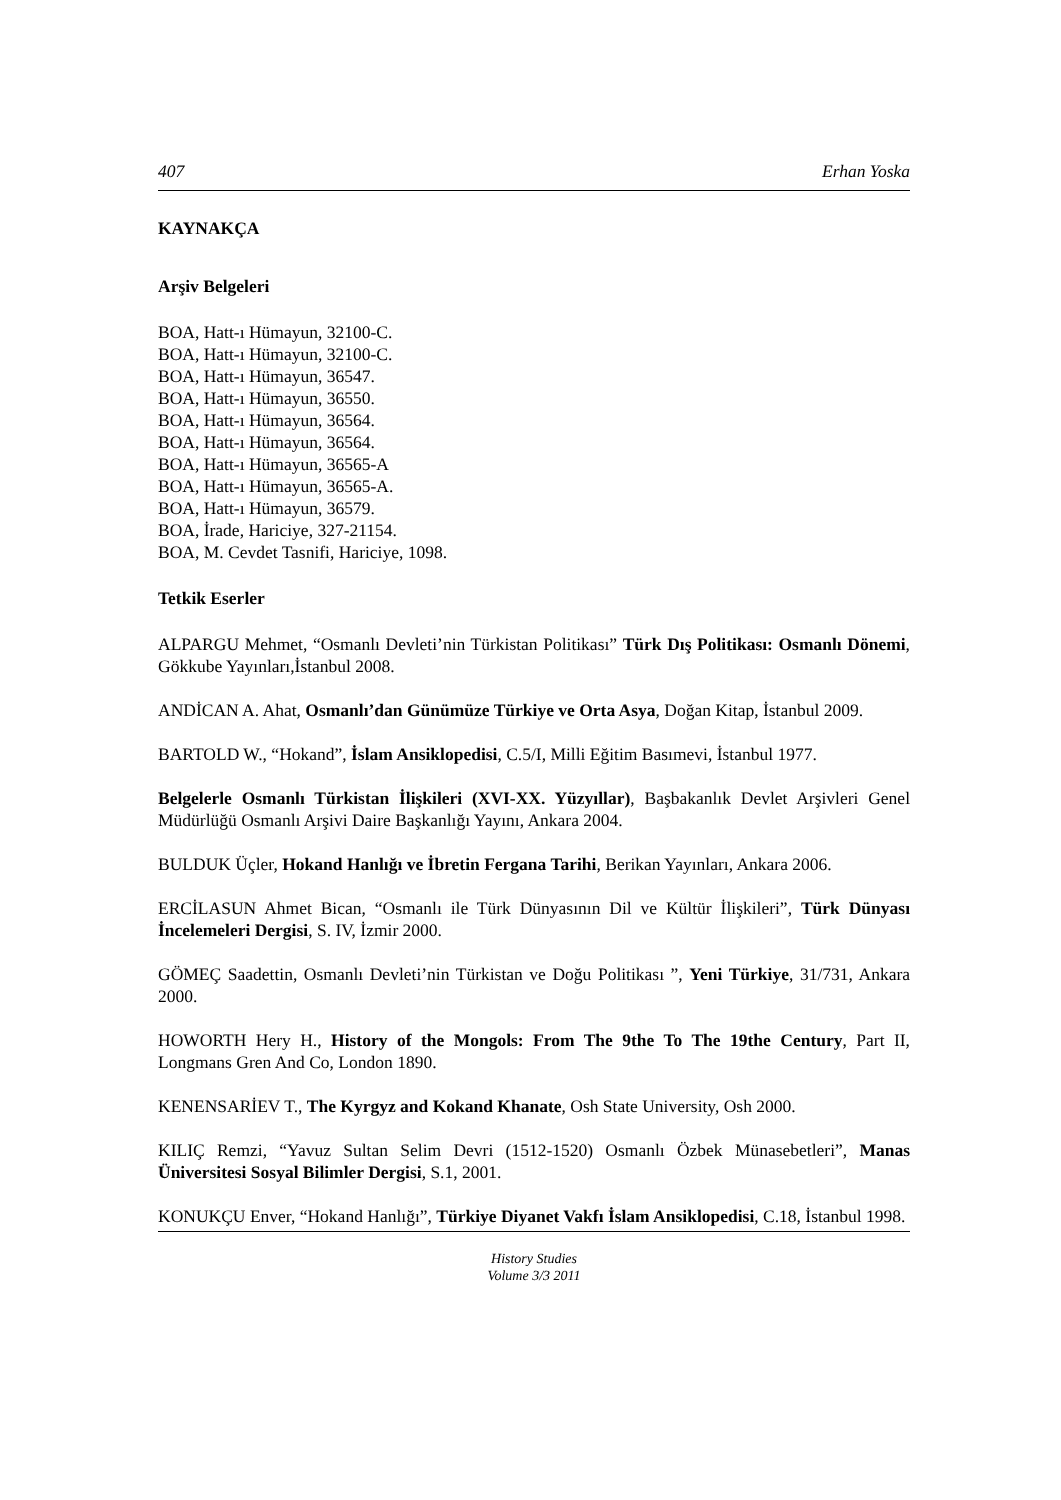407 Erhan Yoska
KAYNAKÇA
Arşiv Belgeleri
BOA, Hatt-ı Hümayun, 32100-C.
BOA, Hatt-ı Hümayun, 32100-C.
BOA, Hatt-ı Hümayun, 36547.
BOA, Hatt-ı Hümayun, 36550.
BOA, Hatt-ı Hümayun, 36564.
BOA, Hatt-ı Hümayun, 36564.
BOA, Hatt-ı Hümayun, 36565-A
BOA, Hatt-ı Hümayun, 36565-A.
BOA, Hatt-ı Hümayun, 36579.
BOA, İrade, Hariciye, 327-21154.
BOA, M. Cevdet Tasnifi, Hariciye, 1098.
Tetkik Eserler
ALPARGU Mehmet, “Osmanlı Devleti’nin Türkistan Politikası” Türk Dış Politikası: Osmanlı Dönemi, Gökkube Yayınları,İstanbul 2008.
ANDİCAN A. Ahat, Osmanlı’dan Günümüze Türkiye ve Orta Asya, Doğan Kitap, İstanbul 2009.
BARTOLD W., “Hokand”, İslam Ansiklopedisi, C.5/I, Milli Eğitim Basımevi, İstanbul 1977.
Belgelerle Osmanlı Türkistan İlişkileri (XVI-XX. Yüzyıllar), Başbakanlık Devlet Arşivleri Genel Müdürlüğü Osmanlı Arşivi Daire Başkanlığı Yayını, Ankara 2004.
BULDUK Üçler, Hokand Hanlığı ve İbretin Fergana Tarihi, Berikan Yayınları, Ankara 2006.
ERCİLASUN Ahmet Bican, “Osmanlı ile Türk Dünyasının Dil ve Kültür İlişkileri”, Türk Dünyası İncelemeleri Dergisi, S. IV, İzmir 2000.
GÖMEÇ Saadettin, Osmanlı Devleti’nin Türkistan ve Doğu Politikası ”, Yeni Türkiye, 31/731, Ankara 2000.
HOWORTH Hery H., History of the Mongols: From The 9the To The 19the Century, Part II, Longmans Gren And Co, London 1890.
KENENSARİEV T., The Kyrgyz and Kokand Khanate, Osh State University, Osh 2000.
KILIÇ Remzi, “Yavuz Sultan Selim Devri (1512-1520) Osmanlı Özbek Münasebetleri”, Manas Üniversitesi Sosyal Bilimler Dergisi, S.1, 2001.
KONUKÇU Enver, “Hokand Hanlığı”, Türkiye Diyanet Vakfı İslam Ansiklopedisi, C.18, İstanbul 1998.
History Studies
Volume 3/3 2011